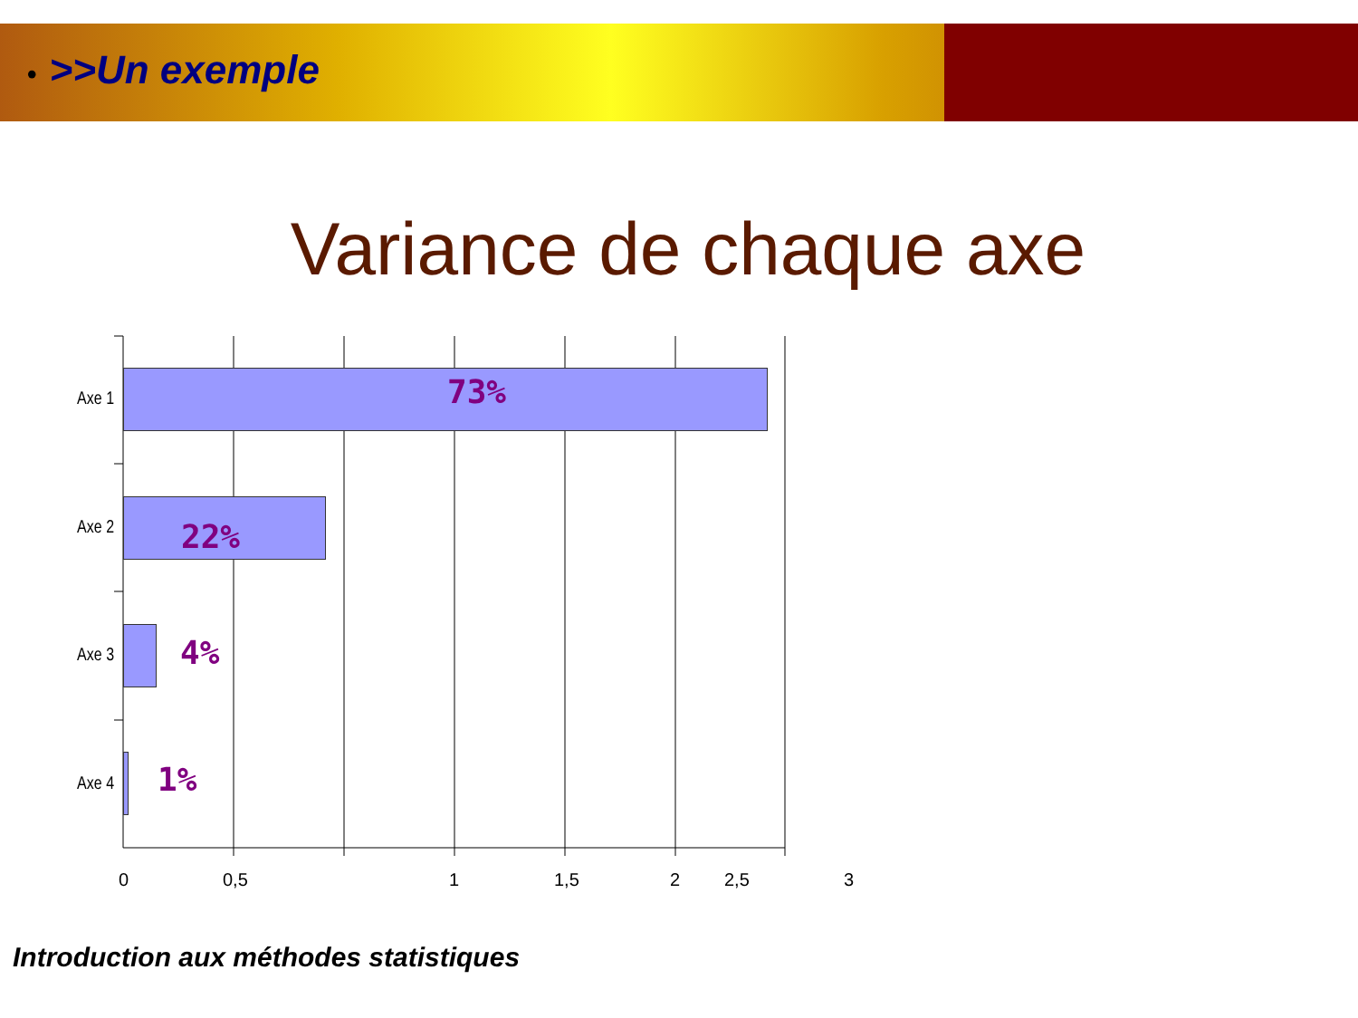• >>Un exemple
Variance de chaque axe
Axe 1 73%
Axe 2 22%
Axe 3 4%
Axe 4 1%
0 0,5 1 1,5 2
2,5 3
Introduction aux méthodes statistiques